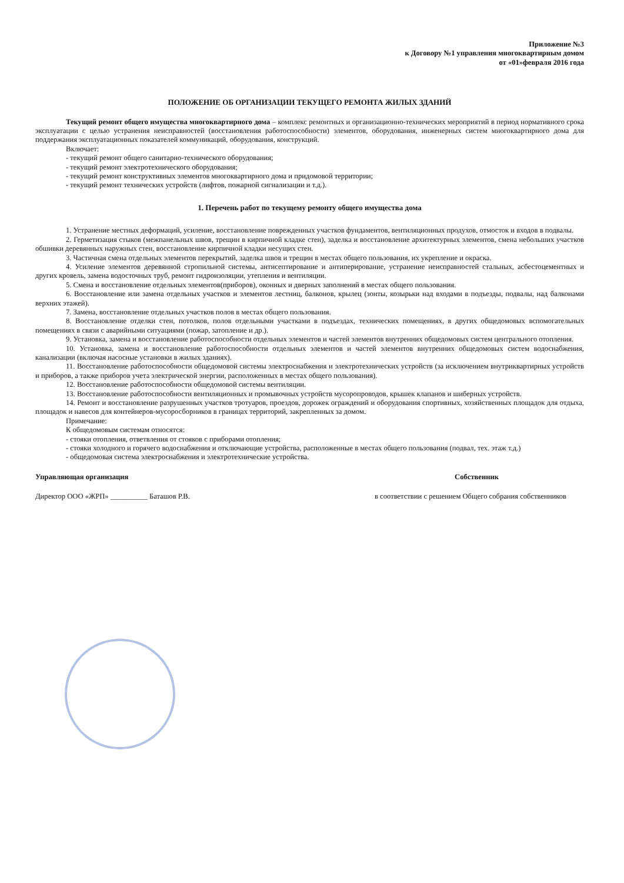Приложение №3
к Договору №1 управления многоквартирным домом
от «01»февраля 2016 года
ПОЛОЖЕНИЕ ОБ ОРГАНИЗАЦИИ ТЕКУЩЕГО РЕМОНТА ЖИЛЫХ ЗДАНИЙ
Текущий ремонт общего имущества многоквартирного дома – комплекс ремонтных и организационно-технических мероприятий в период нормативного срока эксплуатации с целью устранения неисправностей (восстановления работоспособности) элементов, оборудования, инженерных систем многоквартирного дома для поддержания эксплуатационных показателей коммуникаций, оборудования, конструкций.
Включает:
- текущий ремонт общего санитарно-технического оборудования;
- текущий ремонт электротехнического оборудования;
- текущий ремонт конструктивных элементов многоквартирного дома и придомовой территории;
- текущий ремонт технических устройств (лифтов, пожарной сигнализации и т.д.).
1. Перечень работ по текущему ремонту общего имущества дома
1. Устранение местных деформаций, усиление, восстановление поврежденных участков фундаментов, вентиляционных продухов, отмосток и входов в подвалы.
2. Герметизация стыков (межпанельных швов, трещин в кирпичной кладке стен), заделка и восстановление архитектурных элементов, смена небольших участков обшивки деревянных наружных стен, восстановление кирпичной кладки несущих стен.
3. Частичная смена отдельных элементов перекрытий, заделка швов и трещин в местах общего пользования, их укрепление и окраска.
4. Усиление элементов деревянной стропильной системы, антисептирование и антиперирование, устранение неисправностей стальных, асбестоцементных и других кровель, замена водосточных труб, ремонт гидроизоляции, утепления и вентиляции.
5. Смена и восстановление отдельных элементов(приборов), оконных и дверных заполнений в местах общего пользования.
6. Восстановление или замена отдельных участков и элементов лестниц, балконов, крылец (зонты, козырьки над входами в подъезды, подвалы, над балконами верхних этажей).
7. Замена, восстановление отдельных участков полов в местах общего пользования.
8. Восстановление отделки стен, потолков, полов отдельными участками в подъездах, технических помещениях, в других общедомовых вспомогательных помещениях в связи с аварийными ситуациями (пожар, затопление и др.).
9. Установка, замена и восстановление работоспособности отдельных элементов и частей элементов внутренних общедомовых систем центрального отопления.
10. Установка, замена и восстановление работоспособности отдельных элементов и частей элементов внутренних общедомовых систем водоснабжения, канализации (включая насосные установки в жилых зданиях).
11. Восстановление работоспособности общедомовой системы электроснабжения и электротехнических устройств (за исключением внутриквартирных устройств и приборов, а также приборов учета электрической энергии, расположенных в местах общего пользования).
12. Восстановление работоспособности общедомовой системы вентиляции.
13. Восстановление работоспособности вентиляционных и промывочных устройств мусоропроводов, крышек клапанов и шиберных устройств.
14. Ремонт и восстановление разрушенных участков тротуаров, проездов, дорожек ограждений и оборудования спортивных, хозяйственных площадок для отдыха, площадок и навесов для контейнеров-мусоросборников в границах территорий, закрепленных за домом.
Примечание:
К общедомовым системам относятся:
- стояки отопления, ответвления от стояков с приборами отопления;
- стояки холодного и горячего водоснабжения и отключающие устройства, расположенные в местах общего пользования (подвал, тех. этаж т.д.)
- общедомовая система электроснабжения и электротехнические устройства.
Управляющая организация Собственник
Директор ООО «ЖРП» __________ Баташов Р.В. в соответствии с решением Общего собрания собственников